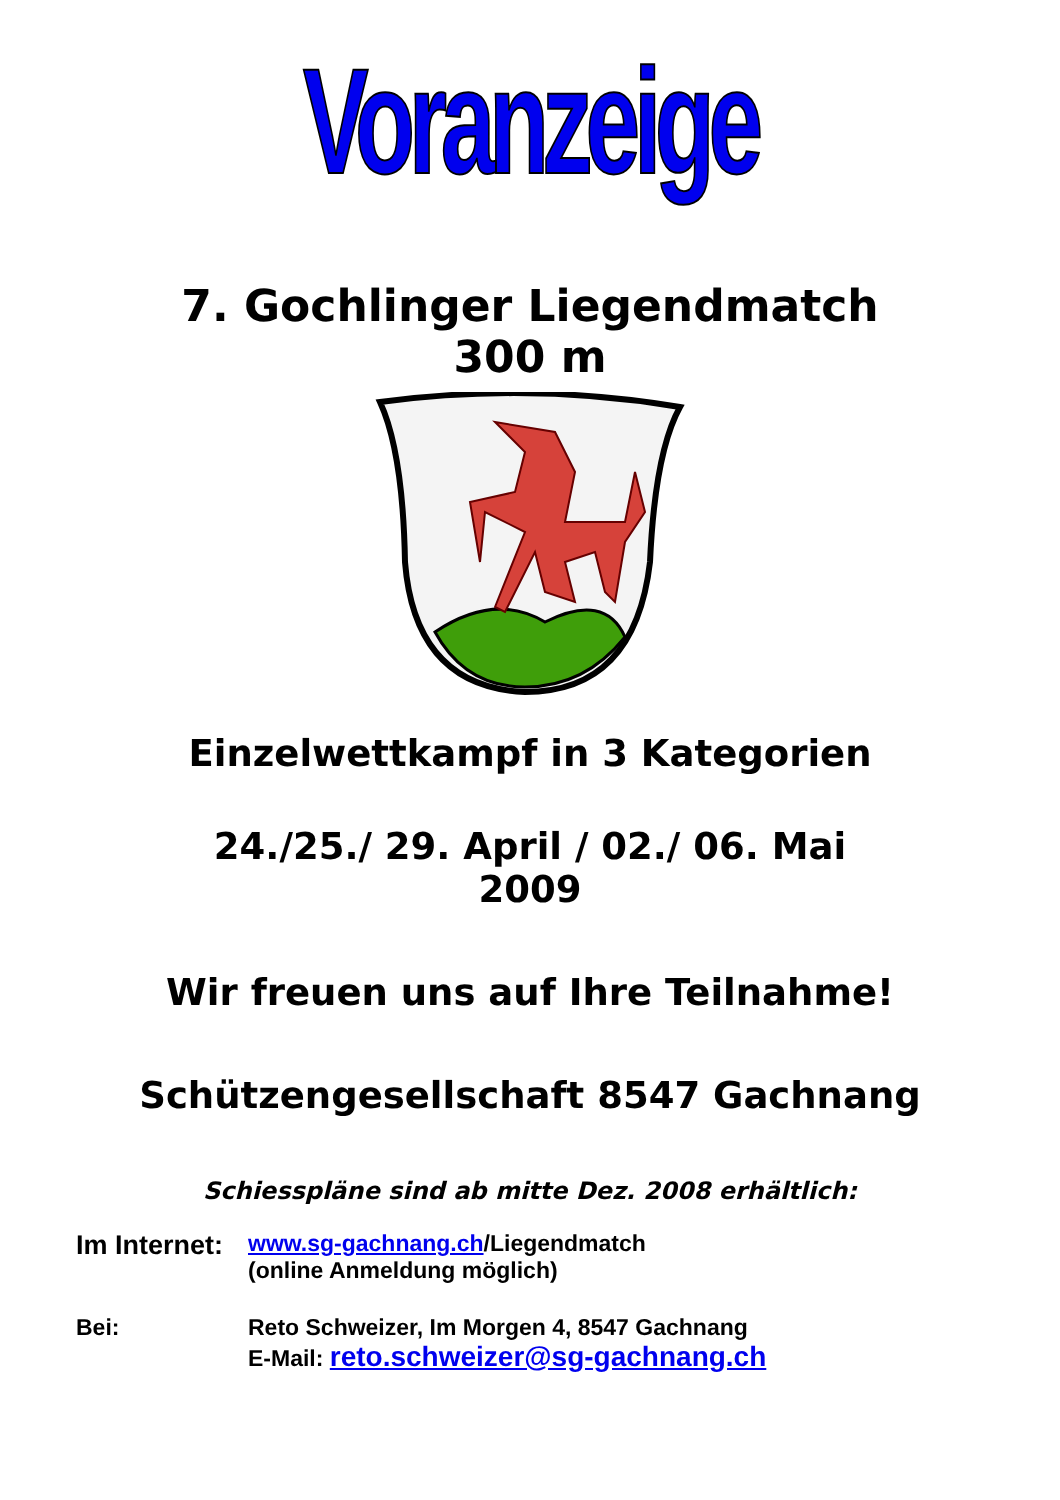Voranzeige
7. Gochlinger Liegendmatch
300 m
Einzelwettkampf in 3 Kategorien
24./25./ 29. April / 02./ 06. Mai
2009
Wir freuen uns auf Ihre Teilnahme!
Schützengesellschaft 8547 Gachnang
Schiesspläne sind ab mitte Dez. 2008 erhältlich:
Im Internet:
www.sg-gachnang.ch/Liegendmatch
(online Anmeldung möglich)
Bei: Reto Schweizer, Im Morgen 4, 8547 Gachnang
E-Mail: reto.schweizer@sg-gachnang.ch